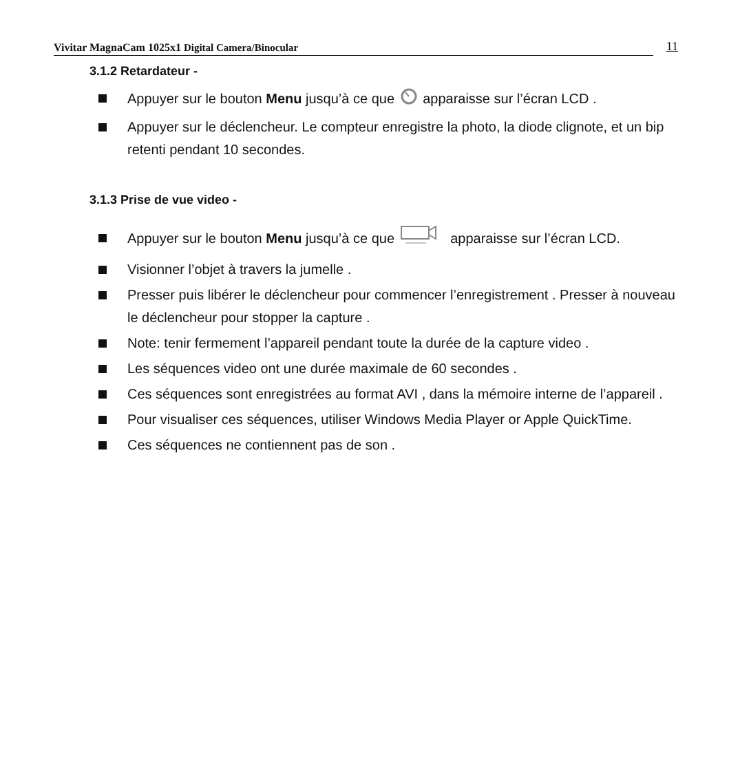Vivitar MagnaCam 1025x1 Digital Camera/Binocular 11
3.1.2 Retardateur -
Appuyer sur le bouton Menu jusqu’à ce que apparaisse sur l’écran LCD .
Appuyer sur le déclencheur. Le compteur enregistre la photo, la diode clignote, et un bip retenti pendant 10 secondes.
3.1.3 Prise de vue video -
Appuyer sur le bouton Menu jusqu’à ce que apparaisse sur l’écran LCD.
Visionner l’objet à travers la jumelle .
Presser puis libérer le déclencheur pour commencer l’enregistrement . Presser à nouveau le déclencheur pour stopper la capture .
Note: tenir fermement l’appareil pendant toute la durée de la capture video .
Les séquences video ont une durée maximale de 60 secondes .
Ces séquences sont enregistrées au format AVI , dans la mémoire interne de l’appareil .
Pour visualiser ces séquences, utiliser Windows Media Player or Apple QuickTime.
Ces séquences ne contiennent pas de son .